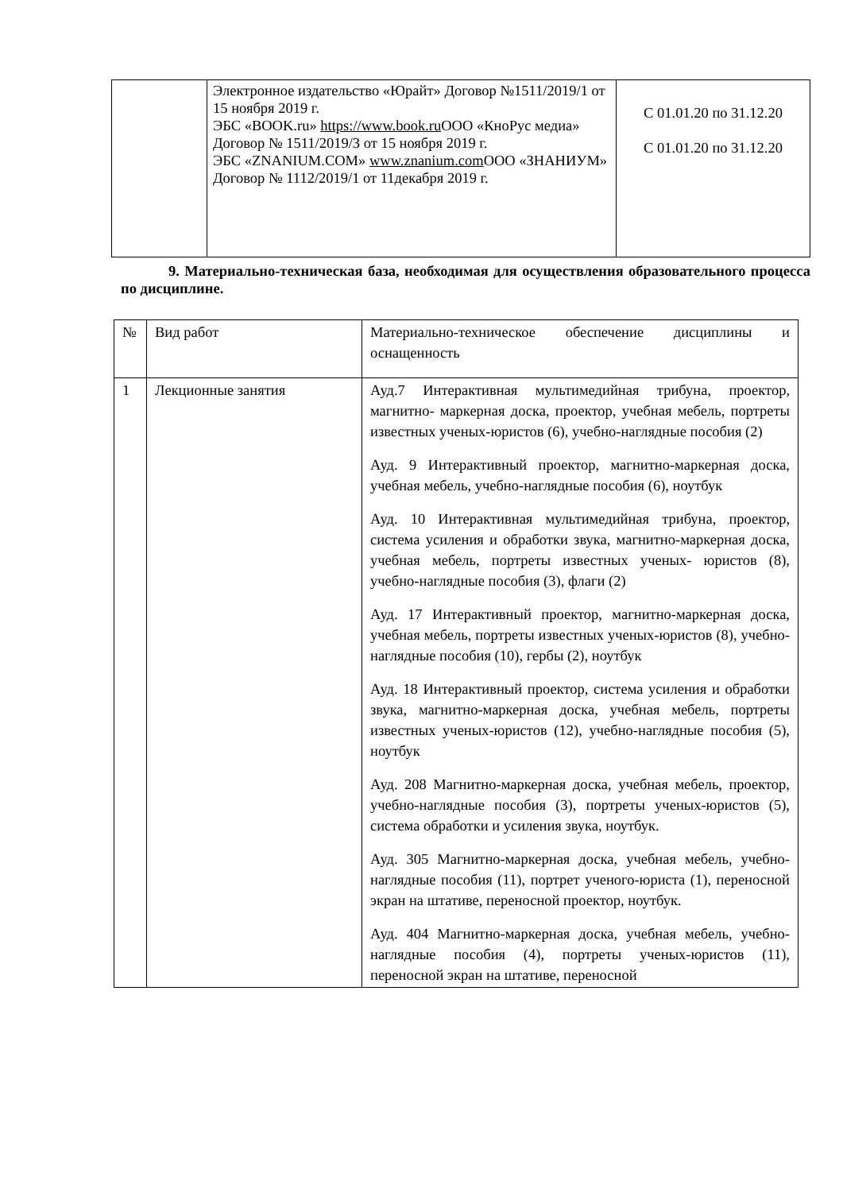| | Электронное издательство «Юрайт» Договор №1511/2019/1 от 15 ноября 2019 г. ЭБС «BOOK.ru» https://www.book.ru ООО «КноРус медиа» Договор № 1511/2019/3 от 15 ноября 2019 г. ЭБС «ZNANIUM.COM» www.znanium.com ООО «ЗНАНИУМ» Договор № 1112/2019/1 от 11декабря 2019 г. | С 01.01.20 по 31.12.20 С 01.01.20 по 31.12.20 |
9. Материально-техническая база, необходимая для осуществления образовательного процесса по дисциплине.
| № | Вид работ | Материально-техническое обеспечение дисциплины и оснащенность |
| 1 | Лекционные занятия | Ауд.7 Интерактивная мультимедийная трибуна, проектор, магнитно- маркерная доска, проектор, учебная мебель, портреты известных ученых-юристов (6), учебно-наглядные пособия (2) Ауд. 9 Интерактивный проектор, магнитно-маркерная доска, учебная мебель, учебно-наглядные пособия (6), ноутбук Ауд. 10 Интерактивная мультимедийная трибуна, проектор, система усиления и обработки звука, магнитно-маркерная доска, учебная мебель, портреты известных ученых- юристов (8), учебно-наглядные пособия (3), флаги (2) Ауд. 17 Интерактивный проектор, магнитно-маркерная доска, учебная мебель, портреты известных ученых-юристов (8), учебно-наглядные пособия (10), гербы (2), ноутбук Ауд. 18 Интерактивный проектор, система усиления и обработки звука, магнитно-маркерная доска, учебная мебель, портреты известных ученых-юристов (12), учебно-наглядные пособия (5), ноутбук Ауд. 208 Магнитно-маркерная доска, учебная мебель, проектор, учебно-наглядные пособия (3), портреты ученых-юристов (5), система обработки и усиления звука, ноутбук. Ауд. 305 Магнитно-маркерная доска, учебная мебель, учебно-наглядные пособия (11), портрет ученого-юриста (1), переносной экран на штативе, переносной проектор, ноутбук. Ауд. 404 Магнитно-маркерная доска, учебная мебель, учебно-наглядные пособия (4), портреты ученых-юристов (11), переносной экран на штативе, переносной |